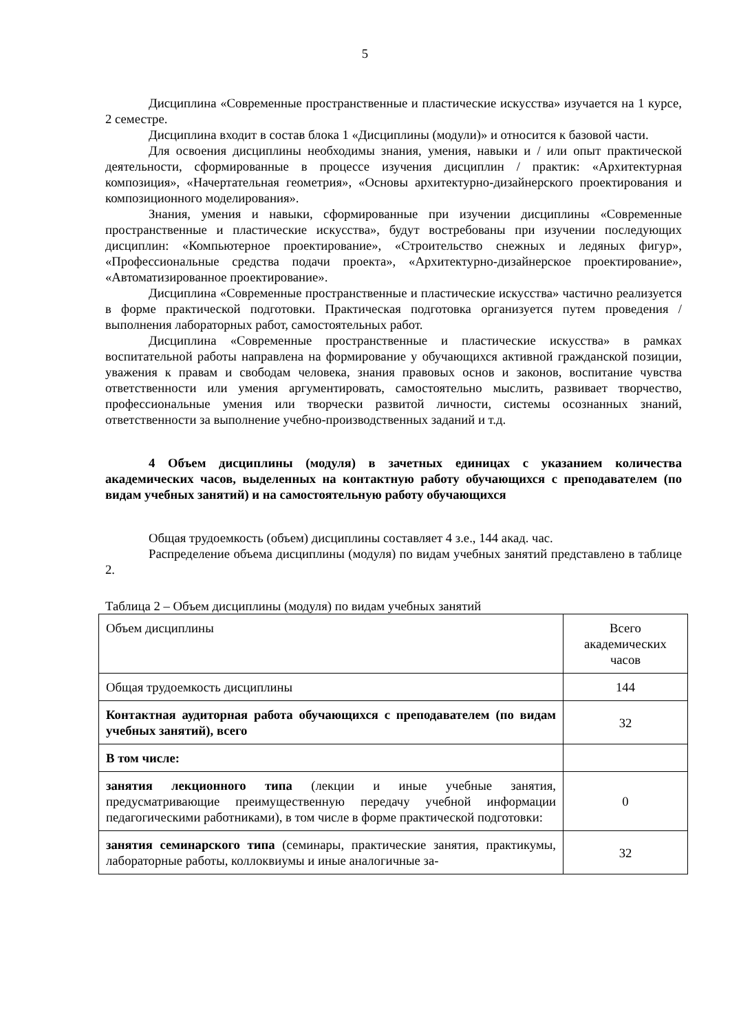5
Дисциплина «Современные пространственные и пластические искусства» изучается на 1 курсе, 2 семестре.
Дисциплина входит в состав блока 1 «Дисциплины (модули)» и относится к базовой части.
Для освоения дисциплины необходимы знания, умения, навыки и / или опыт практической деятельности, сформированные в процессе изучения дисциплин / практик: «Архитектурная композиция», «Начертательная геометрия», «Основы архитектурно-дизайнерского проектирования и композиционного моделирования».
Знания, умения и навыки, сформированные при изучении дисциплины «Современные пространственные и пластические искусства», будут востребованы при изучении последующих дисциплин: «Компьютерное проектирование», «Строительство снежных и ледяных фигур», «Профессиональные средства подачи проекта», «Архитектурно-дизайнерское проектирование», «Автоматизированное проектирование».
Дисциплина «Современные пространственные и пластические искусства» частично реализуется в форме практической подготовки. Практическая подготовка организуется путем проведения / выполнения лабораторных работ, самостоятельных работ.
Дисциплина «Современные пространственные и пластические искусства» в рамках воспитательной работы направлена на формирование у обучающихся активной гражданской позиции, уважения к правам и свободам человека, знания правовых основ и законов, воспитание чувства ответственности или умения аргументировать, самостоятельно мыслить, развивает творчество, профессиональные умения или творчески развитой личности, системы осознанных знаний, ответственности за выполнение учебно-производственных заданий и т.д.
4 Объем дисциплины (модуля) в зачетных единицах с указанием количества академических часов, выделенных на контактную работу обучающихся с преподавателем (по видам учебных занятий) и на самостоятельную работу обучающихся
Общая трудоемкость (объем) дисциплины составляет 4 з.е., 144 акад. час.
Распределение объема дисциплины (модуля) по видам учебных занятий представлено в таблице 2.
Таблица 2 – Объем дисциплины (модуля) по видам учебных занятий
| Объем дисциплины | Всего академических часов |
| Общая трудоемкость дисциплины | 144 |
| Контактная аудиторная работа обучающихся с преподавателем (по видам учебных занятий), всего | 32 |
| В том числе: | |
| занятия лекционного типа (лекции и иные учебные занятия, предусматривающие преимущественную передачу учебной информации педагогическими работниками), в том числе в форме практической подготовки: | 0 |
| занятия семинарского типа (семинары, практические занятия, практикумы, лабораторные работы, коллоквиумы и иные аналогичные за- | 32 |